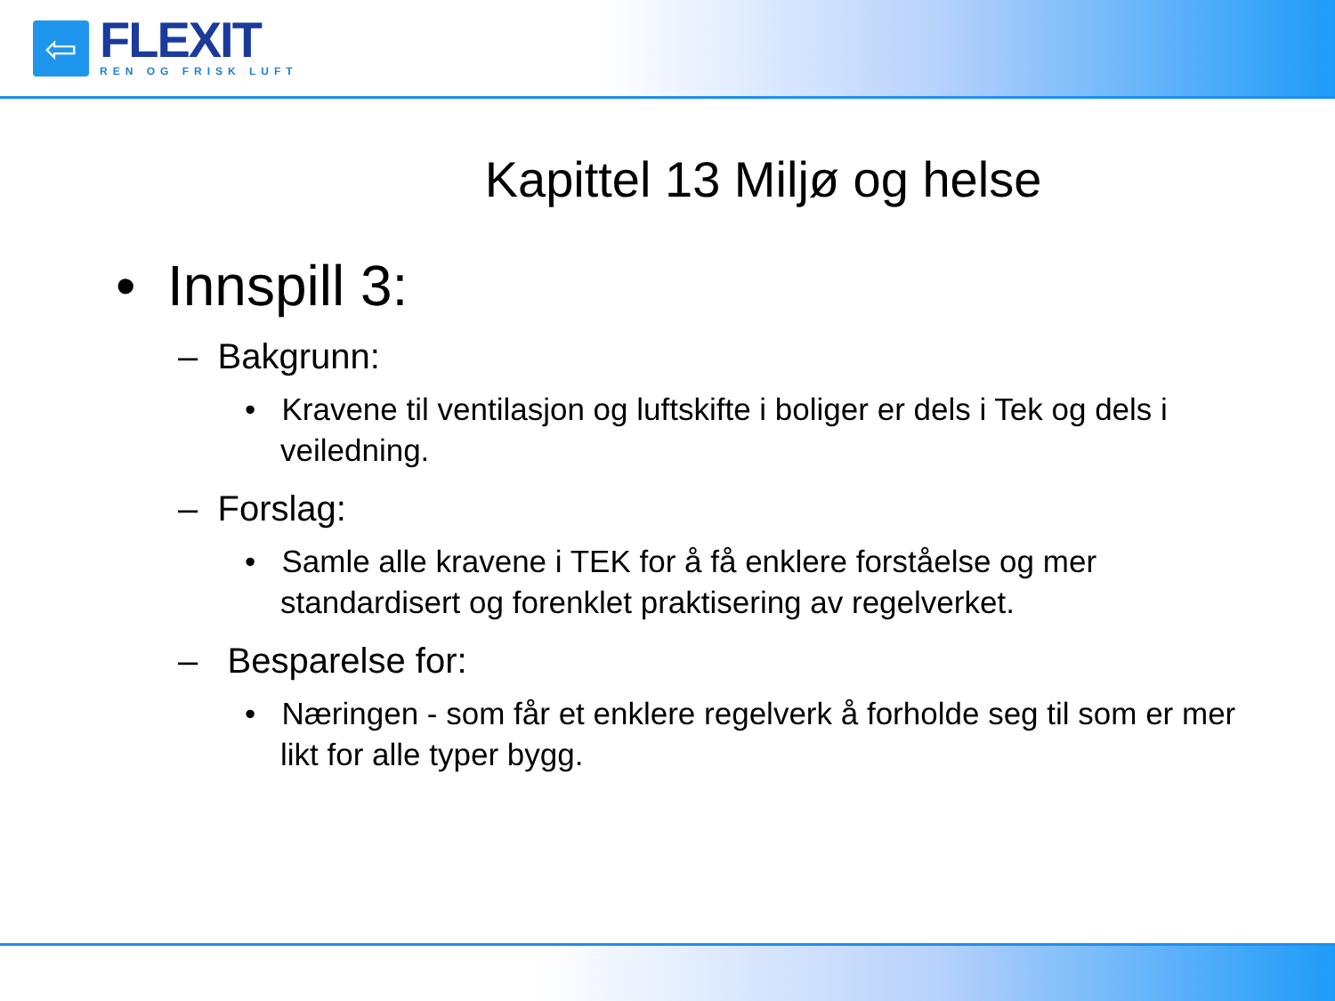⇦
FLEXIT
REN OG FRISK LUFT
Kapittel 13 Miljø og helse
• Innspill 3:
– Bakgrunn:
• Kravene til ventilasjon og luftskifte i boliger er dels i Tek og dels i veiledning.
– Forslag:
• Samle alle kravene i TEK for å få enklere forståelse og mer standardisert og forenklet praktisering av regelverket.
– Besparelse for:
• Næringen - som får et enklere regelverk å forholde seg til som er mer likt for alle typer bygg.